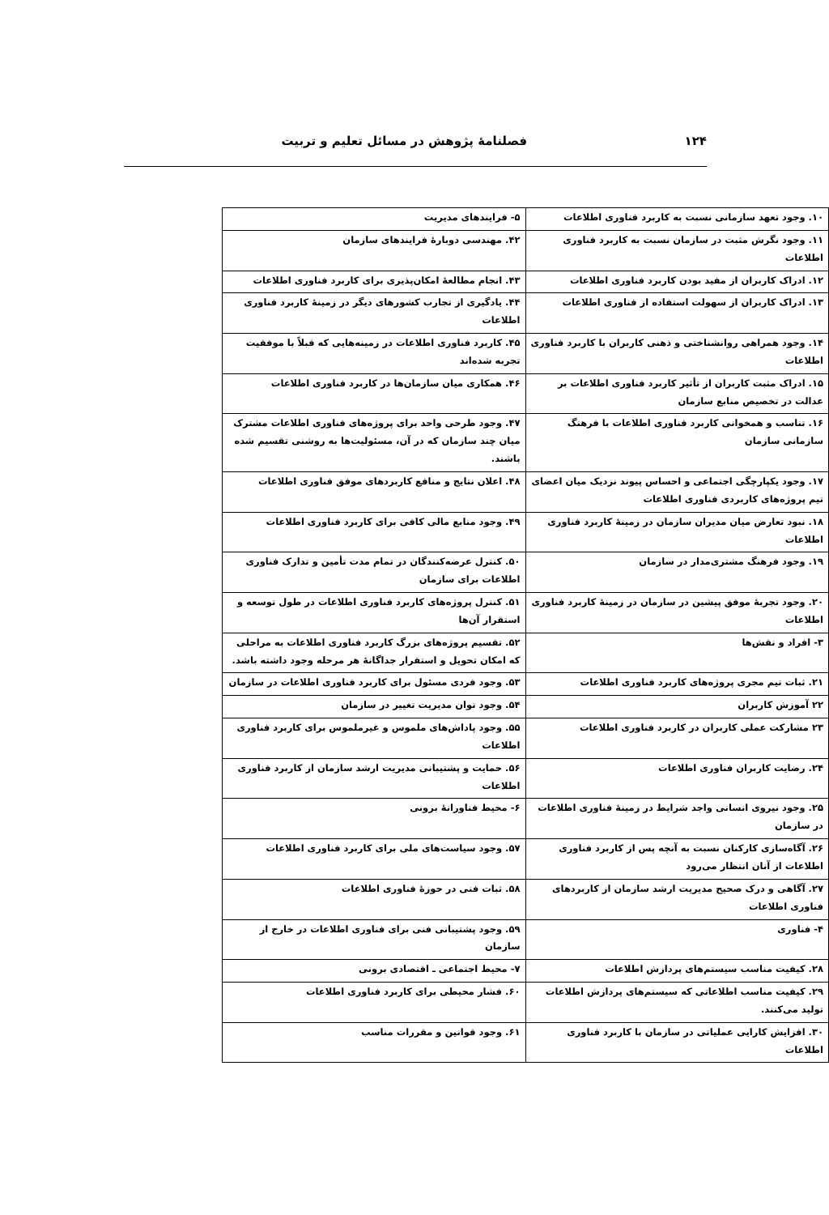۱۲۴ فصلنامهٔ پژوهش در مسائل تعلیم و تربیت
| ۱۰. وجود تعهد سازمانی نسبت به کاربرد فناوری اطلاعات | ۵- فرایندهای مدیریت |
| ۱۱. وجود نگرش مثبت در سازمان نسبت به کاربرد فناوری اطلاعات | ۴۲. مهندسی دوبارهٔ فرایندهای سازمان |
| ۱۲. ادراک کاربران از مفید بودن کاربرد فناوری اطلاعات | ۴۳. انجام مطالعهٔ امکان‌پذیری برای کاربرد فناوری اطلاعات |
| ۱۳. ادراک کاربران از سهولت استفاده از فناوری اطلاعات | ۴۴. یادگیری از تجارب کشورهای دیگر در زمینهٔ کاربرد فناوری اطلاعات |
| ۱۴. وجود همراهی روانشناختی و ذهنی کاربران با کاربرد فناوری اطلاعات | ۴۵. کاربرد فناوری اطلاعات در زمینه‌هایی که قبلاً با موفقیت تجربه شده‌اند |
| ۱۵. ادراک مثبت کاربران از تأثیر کاربرد فناوری اطلاعات بر عدالت در تخصیص منابع سازمان | ۴۶. همکاری میان سازمان‌ها در کاربرد فناوری اطلاعات |
| ۱۶. تناسب و همخوانی کاربرد فناوری اطلاعات با فرهنگ سازمانی سازمان | ۴۷. وجود طرحی واحد برای پروژه‌های فناوری اطلاعات مشترک میان چند سازمان که در آن، مسئولیت‌ها به روشنی تقسیم شده باشند. |
| ۱۷. وجود یکپارچگی اجتماعی و احساس پیوند نزدیک میان اعضای تیم پروژه‌های کاربردی فناوری اطلاعات | ۴۸. اعلان نتایج و منافع کاربردهای موفق فناوری اطلاعات |
| ۱۸. نبود تعارض میان مدیران سازمان در زمینهٔ کاربرد فناوری اطلاعات | ۴۹. وجود منابع مالی کافی برای کاربرد فناوری اطلاعات |
| ۱۹. وجود فرهنگ مشتری‌مدار در سازمان | ۵۰. کنترل عرضه‌کنندگان در تمام مدت تأمین و تدارک فناوری اطلاعات برای سازمان |
| ۲۰. وجود تجربهٔ موفق پیشین در سازمان در زمینهٔ کاربرد فناوری اطلاعات | ۵۱. کنترل پروژه‌های کاربرد فناوری اطلاعات در طول توسعه و استقرار آن‌ها |
| ۳- افراد و نقش‌ها | ۵۲. تقسیم پروژه‌های بزرگ کاربرد فناوری اطلاعات به مراحلی که امکان تحویل و استقرار جداگانهٔ هر مرحله وجود داشته باشد. |
| ۲۱. ثبات تیم مجری پروژه‌های کاربرد فناوری اطلاعات | ۵۳. وجود فردی مسئول برای کاربرد فناوری اطلاعات در سازمان |
| ۲۲ آموزش کاربران | ۵۴. وجود توان مدیریت تغییر در سازمان |
| ۲۳ مشارکت عملی کاربران در کاربرد فناوری اطلاعات | ۵۵. وجود پاداش‌های ملموس و غیرملموس برای کاربرد فناوری اطلاعات |
| ۲۴. رضایت کاربران فناوری اطلاعات | ۵۶. حمایت و پشتیبانی مدیریت ارشد سازمان از کاربرد فناوری اطلاعات |
| ۲۵. وجود نیروی انسانی واجد شرایط در زمینهٔ فناوری اطلاعات در سازمان | ۶- محیط فناورانهٔ برونی |
| ۲۶. آگاه‌سازی کارکنان نسبت به آنچه پس از کاربرد فناوری اطلاعات از آنان انتظار می‌رود | ۵۷. وجود سیاست‌های ملی برای کاربرد فناوری اطلاعات |
| ۲۷. آگاهی و درک صحیح مدیریت ارشد سازمان از کاربردهای فناوری اطلاعات | ۵۸. ثبات فنی در حوزهٔ فناوری اطلاعات |
| ۴- فناوری | ۵۹. وجود پشتیبانی فنی برای فناوری اطلاعات در خارج از سازمان |
| ۲۸. کیفیت مناسب سیستم‌های پردازش اطلاعات | ۷- محیط اجتماعی ـ اقتصادی برونی |
| ۲۹. کیفیت مناسب اطلاعاتی که سیستم‌های پردازش اطلاعات تولید می‌کنند. | ۶۰. فشار محیطی برای کاربرد فناوری اطلاعات |
| ۳۰. افزایش کارایی عملیاتی در سازمان با کاربرد فناوری اطلاعات | ۶۱. وجود قوانین و مقررات مناسب |